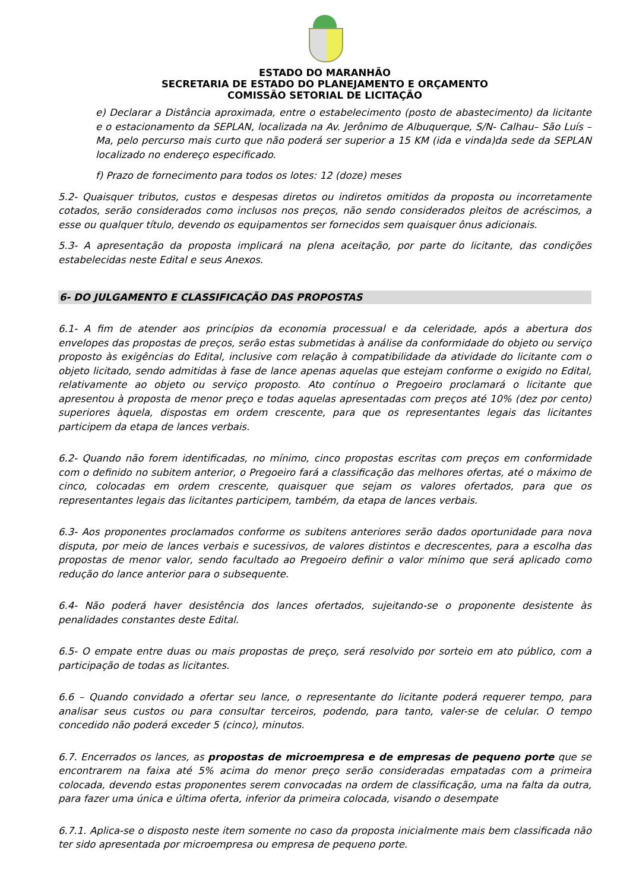ESTADO DO MARANHÃO
SECRETARIA DE ESTADO DO PLANEJAMENTO E ORÇAMENTO
COMISSÃO SETORIAL DE LICITAÇÃO
e) Declarar a Distância aproximada, entre o estabelecimento (posto de abastecimento) da licitante e o estacionamento da SEPLAN, localizada na Av. Jerônimo de Albuquerque, S/N- Calhau– São Luís – Ma, pelo percurso mais curto que não poderá ser superior a 15 KM (ida e vinda)da sede da SEPLAN localizado no endereço especificado.
f) Prazo de fornecimento para todos os lotes: 12 (doze) meses
5.2- Quaisquer tributos, custos e despesas diretos ou indiretos omitidos da proposta ou incorretamente cotados, serão considerados como inclusos nos preços, não sendo considerados pleitos de acréscimos, a esse ou qualquer título, devendo os equipamentos ser fornecidos sem quaisquer ônus adicionais.
5.3- A apresentação da proposta implicará na plena aceitação, por parte do licitante, das condições estabelecidas neste Edital e seus Anexos.
6- DO JULGAMENTO E CLASSIFICAÇÃO DAS PROPOSTAS
6.1- A fim de atender aos princípios da economia processual e da celeridade, após a abertura dos envelopes das propostas de preços, serão estas submetidas à análise da conformidade do objeto ou serviço proposto às exigências do Edital, inclusive com relação à compatibilidade da atividade do licitante com o objeto licitado, sendo admitidas à fase de lance apenas aquelas que estejam conforme o exigido no Edital, relativamente ao objeto ou serviço proposto. Ato contínuo o Pregoeiro proclamará o licitante que apresentou à proposta de menor preço e todas aquelas apresentadas com preços até 10% (dez por cento) superiores àquela, dispostas em ordem crescente, para que os representantes legais das licitantes participem da etapa de lances verbais.
6.2- Quando não forem identificadas, no mínimo, cinco propostas escritas com preços em conformidade com o definido no subitem anterior, o Pregoeiro fará a classificação das melhores ofertas, até o máximo de cinco, colocadas em ordem crescente, quaisquer que sejam os valores ofertados, para que os representantes legais das licitantes participem, também, da etapa de lances verbais.
6.3- Aos proponentes proclamados conforme os subitens anteriores serão dados oportunidade para nova disputa, por meio de lances verbais e sucessivos, de valores distintos e decrescentes, para a escolha das propostas de menor valor, sendo facultado ao Pregoeiro definir o valor mínimo que será aplicado como redução do lance anterior para o subsequente.
6.4- Não poderá haver desistência dos lances ofertados, sujeitando-se o proponente desistente às penalidades constantes deste Edital.
6.5- O empate entre duas ou mais propostas de preço, será resolvido por sorteio em ato público, com a participação de todas as licitantes.
6.6 – Quando convidado a ofertar seu lance, o representante do licitante poderá requerer tempo, para analisar seus custos ou para consultar terceiros, podendo, para tanto, valer-se de celular. O tempo concedido não poderá exceder 5 (cinco), minutos.
6.7. Encerrados os lances, as propostas de microempresa e de empresas de pequeno porte que se encontrarem na faixa até 5% acima do menor preço serão consideradas empatadas com a primeira colocada, devendo estas proponentes serem convocadas na ordem de classificação, uma na falta da outra, para fazer uma única e última oferta, inferior da primeira colocada, visando o desempate
6.7.1. Aplica-se o disposto neste item somente no caso da proposta inicialmente mais bem classificada não ter sido apresentada por microempresa ou empresa de pequeno porte.